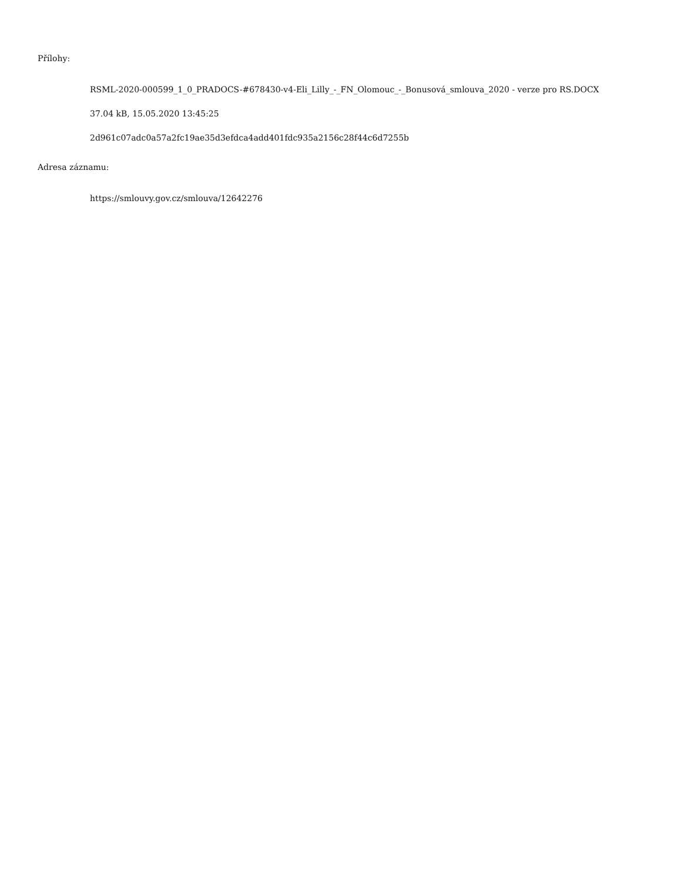Přílohy:
RSML-2020-000599_1_0_PRADOCS-#678430-v4-Eli_Lilly_-_FN_Olomouc_-_Bonusová_smlouva_2020 - verze pro RS.DOCX
37.04 kB, 15.05.2020 13:45:25
2d961c07adc0a57a2fc19ae35d3efdca4add401fdc935a2156c28f44c6d7255b
Adresa záznamu:
https://smlouvy.gov.cz/smlouva/12642276